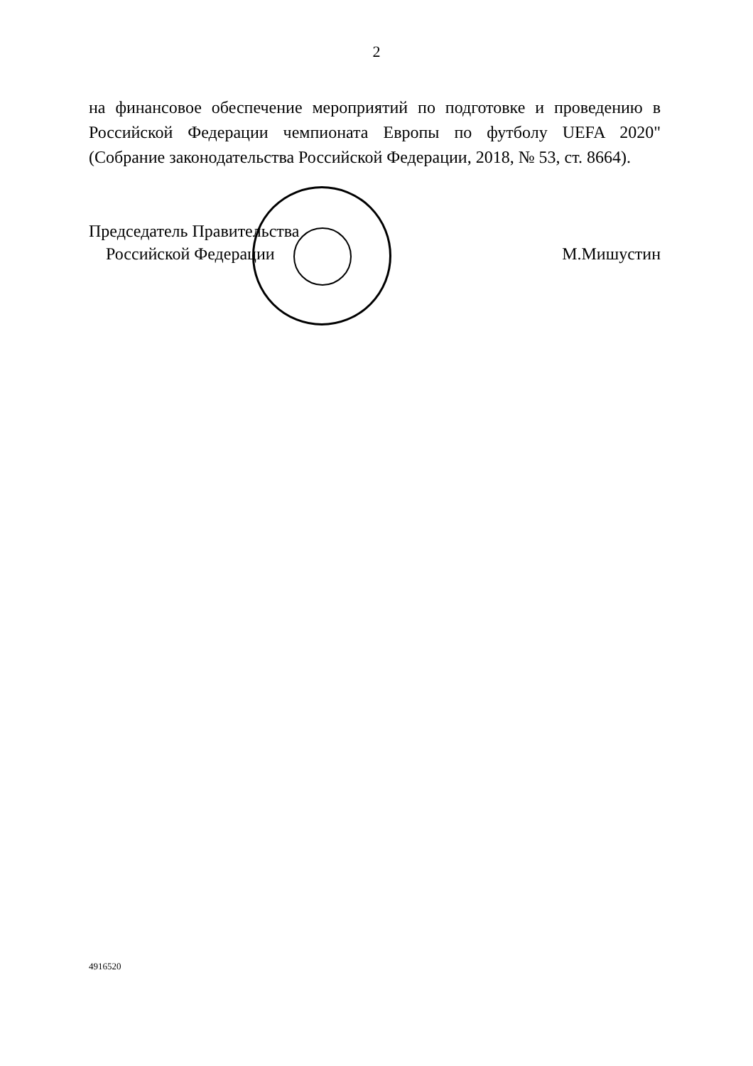2
на финансовое обеспечение мероприятий по подготовке и проведению в Российской Федерации чемпионата Европы по футболу UEFA 2020" (Собрание законодательства Российской Федерации, 2018, № 53, ст. 8664).
Председатель Правительства
Российской Федерации
М.Мишустин
4916520